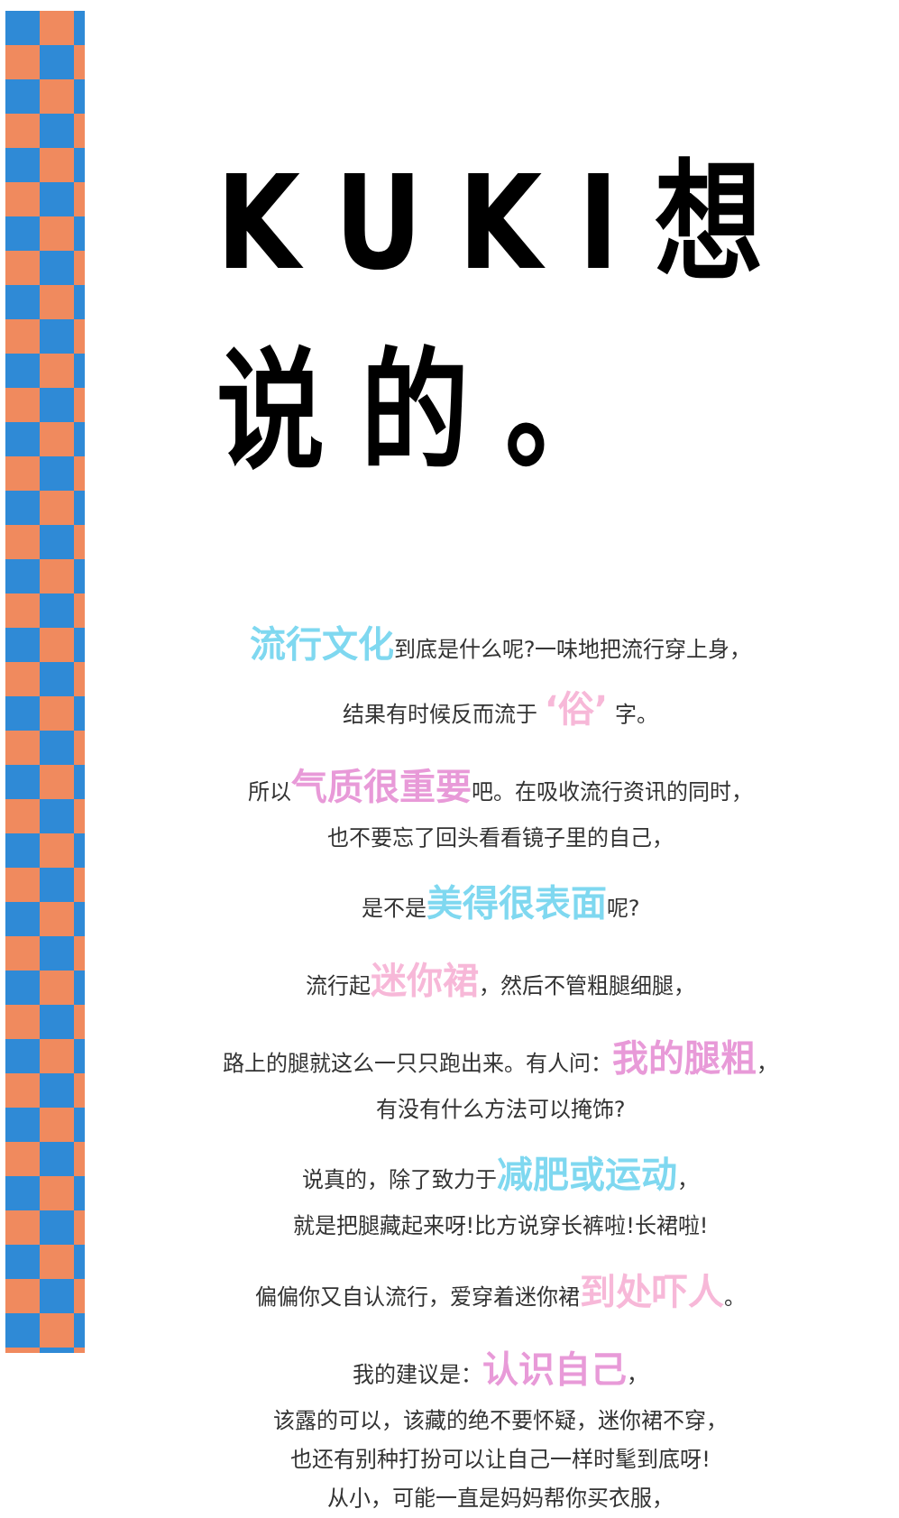KUKI想说的。
流行文化到底是什么呢?一味地把流行穿上身，
结果有时候反而流于 ‘俗’ 字。
所以气质很重要吧。在吸收流行资讯的同时，
也不要忘了回头看看镜子里的自己，
是不是美得很表面呢?
流行起迷你裙，然后不管粗腿细腿，
路上的腿就这么一只只跑出来。有人问：我的腿粗，
有没有什么方法可以掩饰?
说真的，除了致力于减肥或运动，
就是把腿藏起来呀!比方说穿长裤啦!长裙啦!
偏偏你又自认流行，爱穿着迷你裙到处吓人。
我的建议是：认识自己，
该露的可以，该藏的绝不要怀疑，迷你裙不穿，
也还有别种打扮可以让自己一样时髦到底呀!
从小，可能一直是妈妈帮你买衣服，